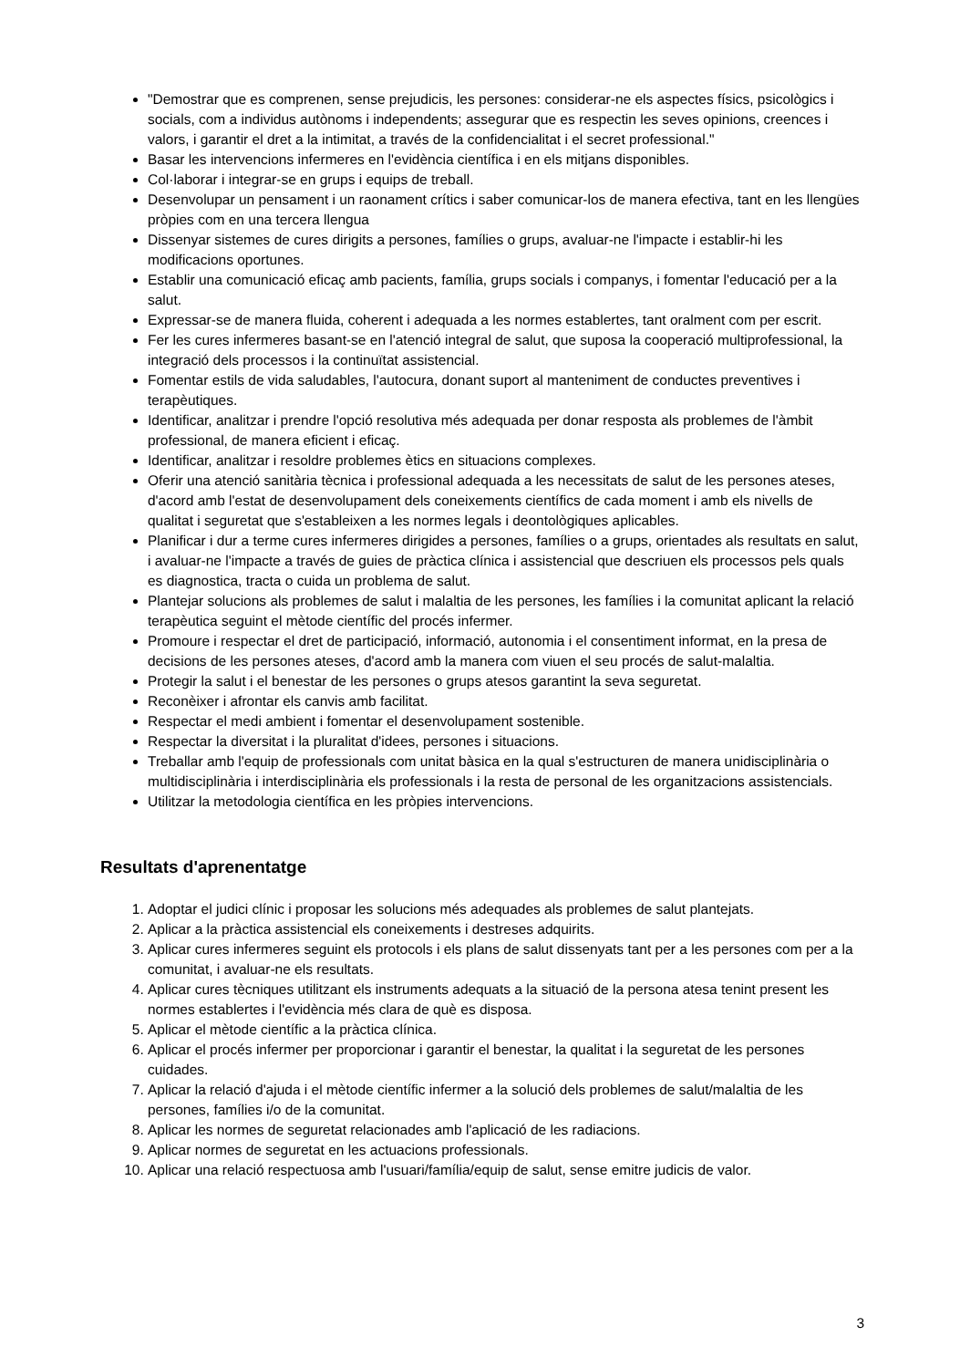"Demostrar que es comprenen, sense prejudicis, les persones: considerar-ne els aspectes físics, psicològics i socials, com a individus autònoms i independents; assegurar que es respectin les seves opinions, creences i valors, i garantir el dret a la intimitat, a través de la confidencialitat i el secret professional."
Basar les intervencions infermeres en l'evidència científica i en els mitjans disponibles.
Col·laborar i integrar-se en grups i equips de treball.
Desenvolupar un pensament i un raonament crítics i saber comunicar-los de manera efectiva, tant en les llengües pròpies com en una tercera llengua
Dissenyar sistemes de cures dirigits a persones, famílies o grups, avaluar-ne l'impacte i establir-hi les modificacions oportunes.
Establir una comunicació eficaç amb pacients, família, grups socials i companys, i fomentar l'educació per a la salut.
Expressar-se de manera fluida, coherent i adequada a les normes establertes, tant oralment com per escrit.
Fer les cures infermeres basant-se en l'atenció integral de salut, que suposa la cooperació multiprofessional, la integració dels processos i la continuïtat assistencial.
Fomentar estils de vida saludables, l'autocura, donant suport al manteniment de conductes preventives i terapèutiques.
Identificar, analitzar i prendre l'opció resolutiva més adequada per donar resposta als problemes de l'àmbit professional, de manera eficient i eficaç.
Identificar, analitzar i resoldre problemes ètics en situacions complexes.
Oferir una atenció sanitària tècnica i professional adequada a les necessitats de salut de les persones ateses, d'acord amb l'estat de desenvolupament dels coneixements científics de cada moment i amb els nivells de qualitat i seguretat que s'estableixen a les normes legals i deontològiques aplicables.
Planificar i dur a terme cures infermeres dirigides a persones, famílies o a grups, orientades als resultats en salut, i avaluar-ne l'impacte a través de guies de pràctica clínica i assistencial que descriuen els processos pels quals es diagnostica, tracta o cuida un problema de salut.
Plantejar solucions als problemes de salut i malaltia de les persones, les famílies i la comunitat aplicant la relació terapèutica seguint el mètode científic del procés infermer.
Promoure i respectar el dret de participació, informació, autonomia i el consentiment informat, en la presa de decisions de les persones ateses, d'acord amb la manera com viuen el seu procés de salut-malaltia.
Protegir la salut i el benestar de les persones o grups atesos garantint la seva seguretat.
Reconèixer i afrontar els canvis amb facilitat.
Respectar el medi ambient i fomentar el desenvolupament sostenible.
Respectar la diversitat i la pluralitat d'idees, persones i situacions.
Treballar amb l'equip de professionals com unitat bàsica en la qual s'estructuren de manera unidisciplinària o multidisciplinària i interdisciplinària els professionals i la resta de personal de les organitzacions assistencials.
Utilitzar la metodologia científica en les pròpies intervencions.
Resultats d'aprenentatge
1. Adoptar el judici clínic i proposar les solucions més adequades als problemes de salut plantejats.
2. Aplicar a la pràctica assistencial els coneixements i destreses adquirits.
3. Aplicar cures infermeres seguint els protocols i els plans de salut dissenyats tant per a les persones com per a la comunitat, i avaluar-ne els resultats.
4. Aplicar cures tècniques utilitzant els instruments adequats a la situació de la persona atesa tenint present les normes establertes i l'evidència més clara de què es disposa.
5. Aplicar el mètode científic a la pràctica clínica.
6. Aplicar el procés infermer per proporcionar i garantir el benestar, la qualitat i la seguretat de les persones cuidades.
7. Aplicar la relació d'ajuda i el mètode científic infermer a la solució dels problemes de salut/malaltia de les persones, famílies i/o de la comunitat.
8. Aplicar les normes de seguretat relacionades amb l'aplicació de les radiacions.
9. Aplicar normes de seguretat en les actuacions professionals.
10. Aplicar una relació respectuosa amb l'usuari/família/equip de salut, sense emitre judicis de valor.
3